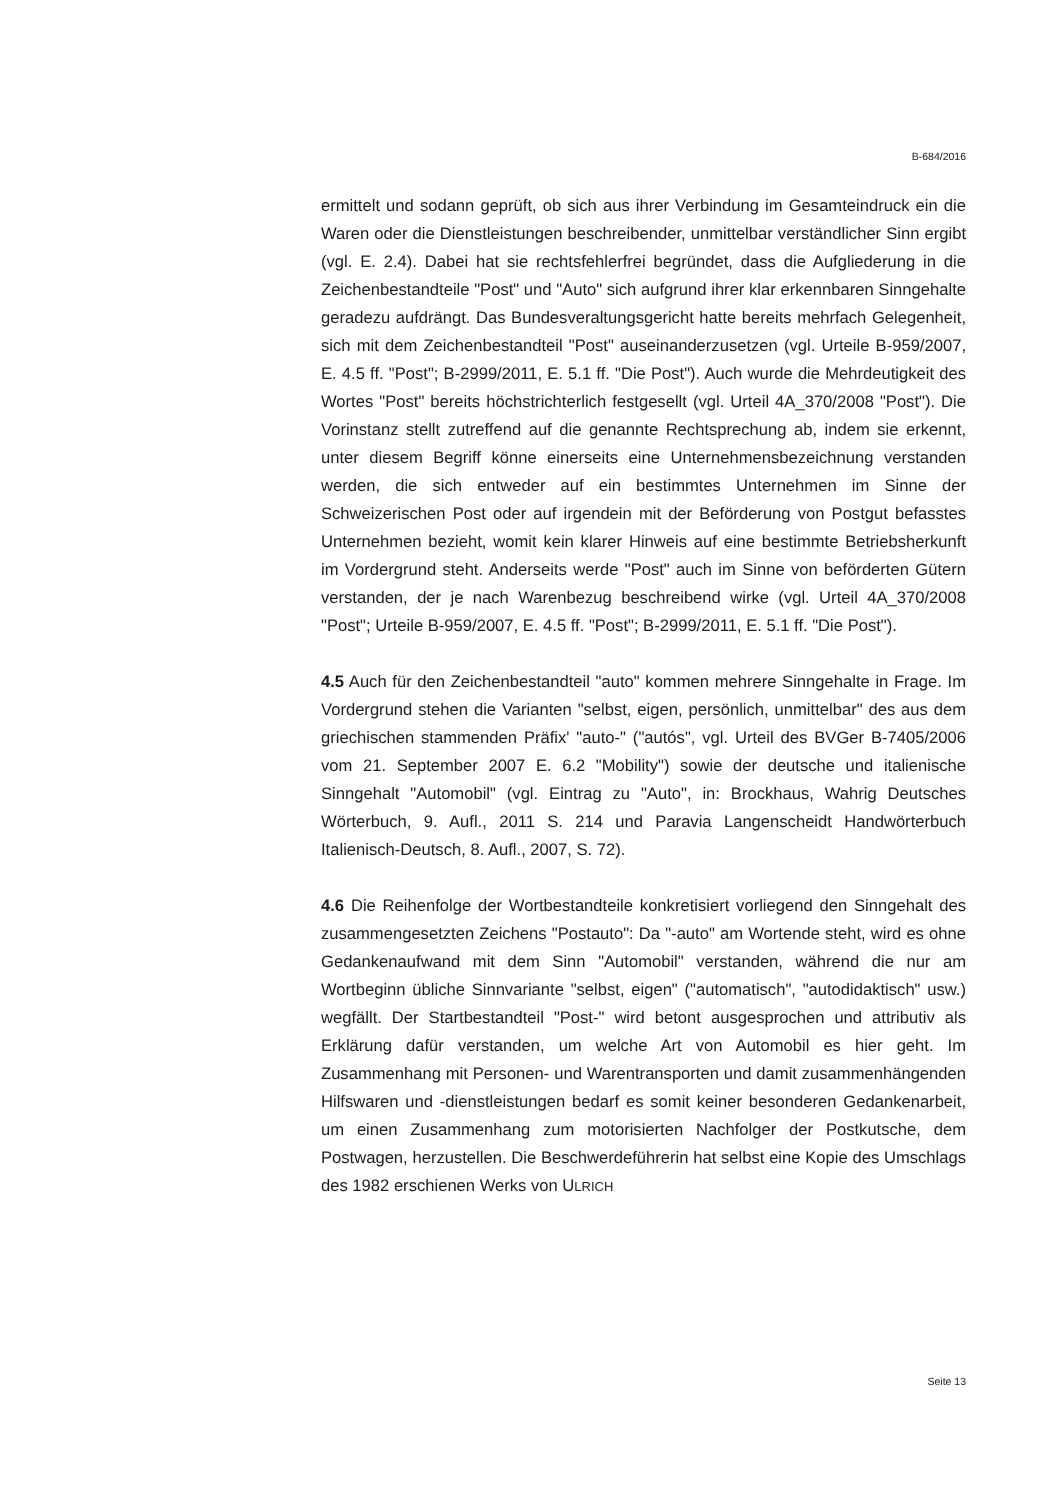B-684/2016
ermittelt und sodann geprüft, ob sich aus ihrer Verbindung im Gesamteindruck ein die Waren oder die Dienstleistungen beschreibender, unmittelbar verständlicher Sinn ergibt (vgl. E. 2.4). Dabei hat sie rechtsfehlerfrei begründet, dass die Aufgliederung in die Zeichenbestandteile "Post" und "Auto" sich aufgrund ihrer klar erkennbaren Sinngehalte geradezu aufdrängt. Das Bundesveraltungsgericht hatte bereits mehrfach Gelegenheit, sich mit dem Zeichenbestandteil "Post" auseinanderzusetzen (vgl. Urteile B-959/2007, E. 4.5 ff. "Post"; B-2999/2011, E. 5.1 ff. "Die Post"). Auch wurde die Mehrdeutigkeit des Wortes "Post" bereits höchstrichterlich festgesellt (vgl. Urteil 4A_370/2008 "Post"). Die Vorinstanz stellt zutreffend auf die genannte Rechtsprechung ab, indem sie erkennt, unter diesem Begriff könne einerseits eine Unternehmensbezeichnung verstanden werden, die sich entweder auf ein bestimmtes Unternehmen im Sinne der Schweizerischen Post oder auf irgendein mit der Beförderung von Postgut befasstes Unternehmen bezieht, womit kein klarer Hinweis auf eine bestimmte Betriebsherkunft im Vordergrund steht. Anderseits werde "Post" auch im Sinne von beförderten Gütern verstanden, der je nach Warenbezug beschreibend wirke (vgl. Urteil 4A_370/2008 "Post"; Urteile B-959/2007, E. 4.5 ff. "Post"; B-2999/2011, E. 5.1 ff. "Die Post").
4.5 Auch für den Zeichenbestandteil "auto" kommen mehrere Sinngehalte in Frage. Im Vordergrund stehen die Varianten "selbst, eigen, persönlich, unmittelbar" des aus dem griechischen stammenden Präfix' "auto-" ("autós", vgl. Urteil des BVGer B-7405/2006 vom 21. September 2007 E. 6.2 "Mobility") sowie der deutsche und italienische Sinngehalt "Automobil" (vgl. Eintrag zu "Auto", in: Brockhaus, Wahrig Deutsches Wörterbuch, 9. Aufl., 2011 S. 214 und Paravia Langenscheidt Handwörterbuch Italienisch-Deutsch, 8. Aufl., 2007, S. 72).
4.6 Die Reihenfolge der Wortbestandteile konkretisiert vorliegend den Sinngehalt des zusammengesetzten Zeichens "Postauto": Da "-auto" am Wortende steht, wird es ohne Gedankenaufwand mit dem Sinn "Automobil" verstanden, während die nur am Wortbeginn übliche Sinnvariante "selbst, eigen" ("automatisch", "autodidaktisch" usw.) wegfällt. Der Startbestandteil "Post-" wird betont ausgesprochen und attributiv als Erklärung dafür verstanden, um welche Art von Automobil es hier geht. Im Zusammenhang mit Personen- und Warentransporten und damit zusammenhängenden Hilfswaren und -dienstleistungen bedarf es somit keiner besonderen Gedankenarbeit, um einen Zusammenhang zum motorisierten Nachfolger der Postkutsche, dem Postwagen, herzustellen. Die Beschwerdeführerin hat selbst eine Kopie des Umschlags des 1982 erschienen Werks von ULRICH
Seite 13